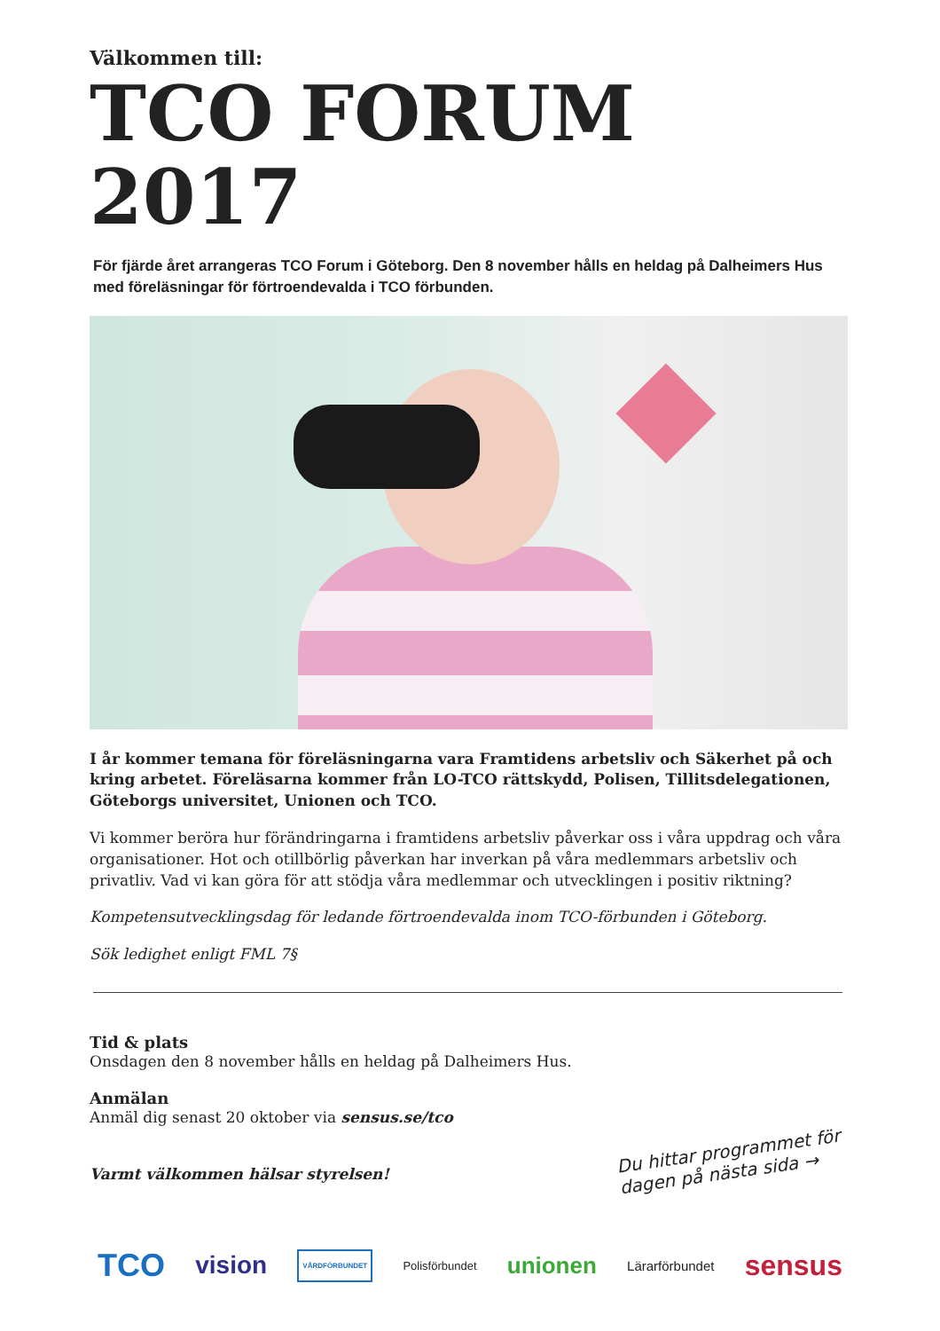Välkommen till:
TCO FORUM 2017
För fjärde året arrangeras TCO Forum i Göteborg. Den 8 november hålls en heldag på Dalheimers Hus med föreläsningar för förtroendevalda i TCO förbunden.
I år kommer temana för föreläsningarna vara Framtidens arbetsliv och Säkerhet på och kring arbetet. Föreläsarna kommer från LO-TCO rättskydd, Polisen, Tillitsdelegationen, Göteborgs universitet, Unionen och TCO.
Vi kommer beröra hur förändringarna i framtidens arbetsliv påverkar oss i våra uppdrag och våra organisationer. Hot och otillbörlig påverkan har inverkan på våra medlemmars arbetsliv och privatliv. Vad vi kan göra för att stödja våra medlemmar och utvecklingen i positiv riktning?
Kompetensutvecklingsdag för ledande förtroendevalda inom TCO-förbunden i Göteborg.
Sök ledighet enligt FML 7§
Tid & plats
Onsdagen den 8 november hålls en heldag på Dalheimers Hus.
Anmälan
Anmäl dig senast 20 oktober via sensus.se/tco
Varmt välkommen hälsar styrelsen!
Du hittar programmet för
dagen på nästa sida →
TCO vision VÅRDFÖRBUNDET Polisförbundet unionen Lärarförbundet sensus